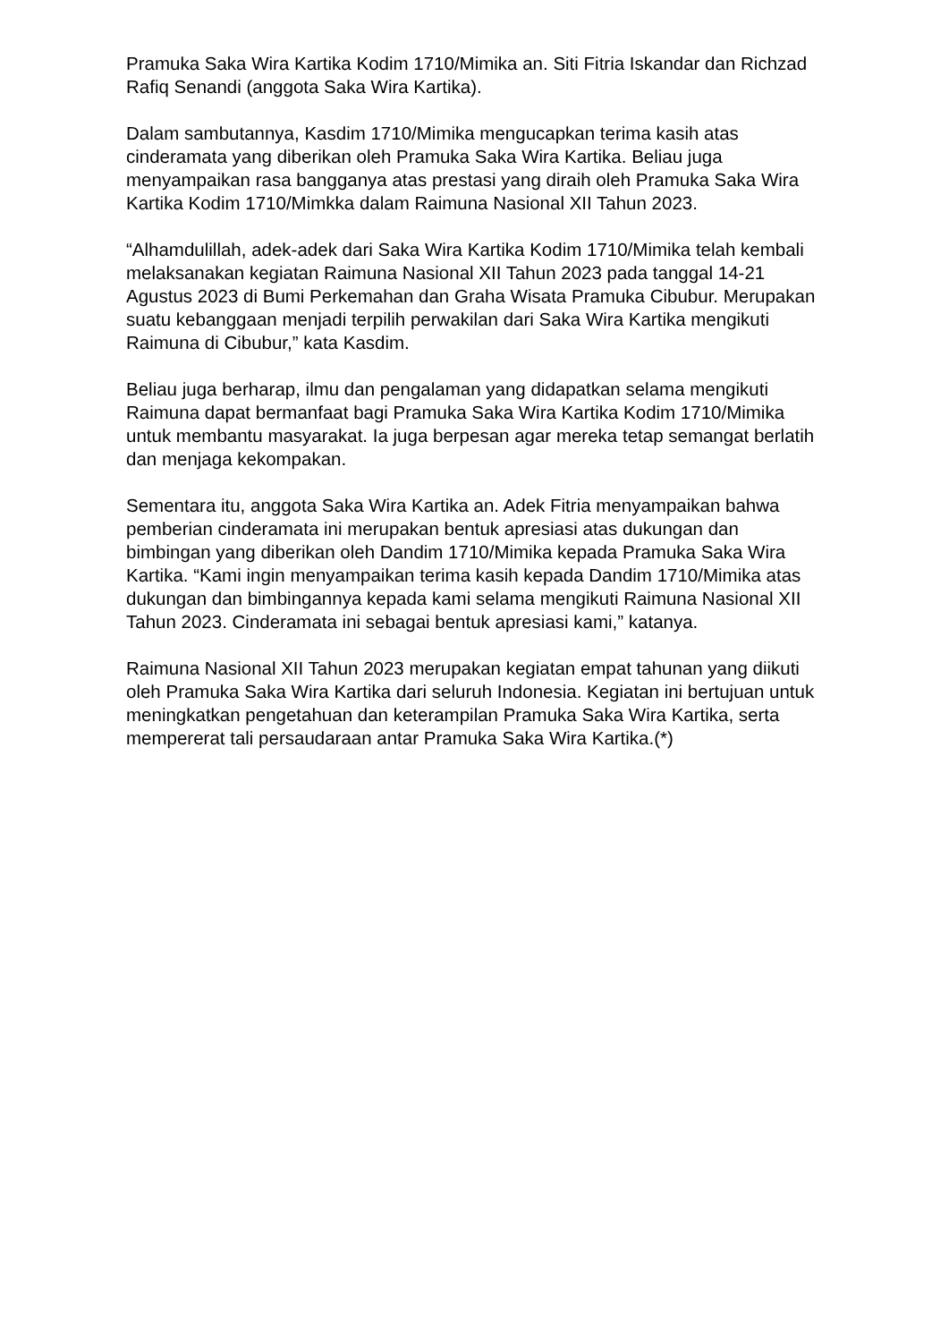Pramuka Saka Wira Kartika Kodim 1710/Mimika an. Siti Fitria Iskandar dan Richzad Rafiq Senandi (anggota Saka Wira Kartika).
Dalam sambutannya, Kasdim 1710/Mimika mengucapkan terima kasih atas cinderamata yang diberikan oleh Pramuka Saka Wira Kartika. Beliau juga menyampaikan rasa bangganya atas prestasi yang diraih oleh Pramuka Saka Wira Kartika Kodim 1710/Mimkka dalam Raimuna Nasional XII Tahun 2023.
“Alhamdulillah, adek-adek dari Saka Wira Kartika Kodim 1710/Mimika telah kembali melaksanakan kegiatan Raimuna Nasional XII Tahun 2023 pada tanggal 14-21 Agustus 2023 di Bumi Perkemahan dan Graha Wisata Pramuka Cibubur. Merupakan suatu kebanggaan menjadi terpilih perwakilan dari Saka Wira Kartika mengikuti Raimuna di Cibubur,” kata Kasdim.
Beliau juga berharap, ilmu dan pengalaman yang didapatkan selama mengikuti Raimuna dapat bermanfaat bagi Pramuka Saka Wira Kartika Kodim 1710/Mimika untuk membantu masyarakat. Ia juga berpesan agar mereka tetap semangat berlatih dan menjaga kekompakan.
Sementara itu, anggota Saka Wira Kartika an. Adek Fitria menyampaikan bahwa pemberian cinderamata ini merupakan bentuk apresiasi atas dukungan dan bimbingan yang diberikan oleh Dandim 1710/Mimika kepada Pramuka Saka Wira Kartika. “Kami ingin menyampaikan terima kasih kepada Dandim 1710/Mimika atas dukungan dan bimbingannya kepada kami selama mengikuti Raimuna Nasional XII Tahun 2023. Cinderamata ini sebagai bentuk apresiasi kami,” katanya.
Raimuna Nasional XII Tahun 2023 merupakan kegiatan empat tahunan yang diikuti oleh Pramuka Saka Wira Kartika dari seluruh Indonesia. Kegiatan ini bertujuan untuk meningkatkan pengetahuan dan keterampilan Pramuka Saka Wira Kartika, serta mempererat tali persaudaraan antar Pramuka Saka Wira Kartika.(*)